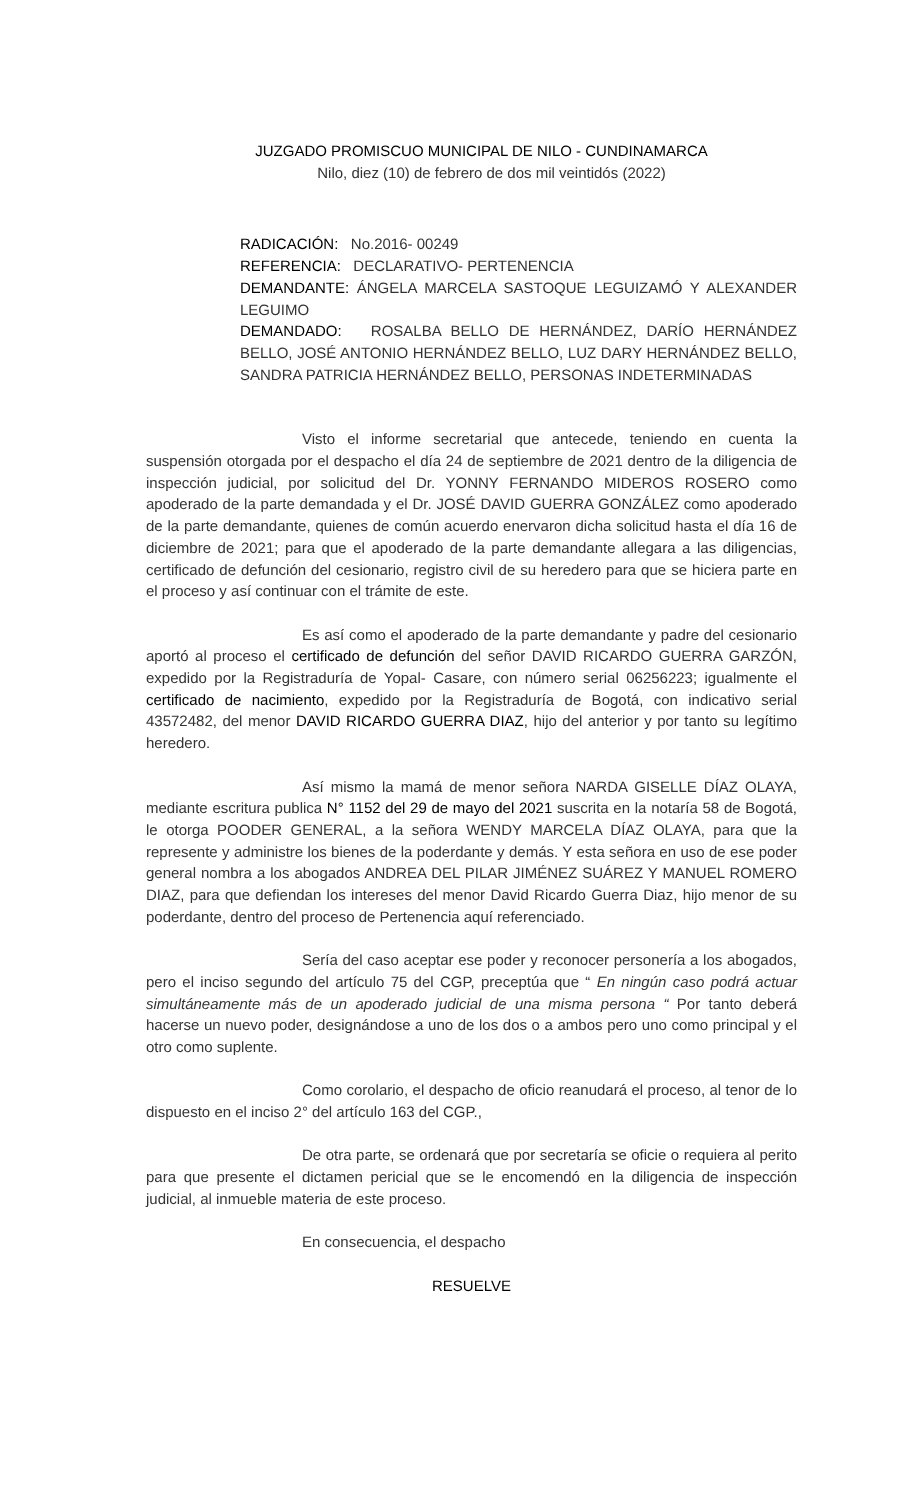JUZGADO PROMISCUO MUNICIPAL DE NILO - CUNDINAMARCA
Nilo, diez (10) de febrero de dos mil veintidós (2022)
RADICACIÓN: No.2016- 00249
REFERENCIA: DECLARATIVO- PERTENENCIA
DEMANDANTE: ÁNGELA MARCELA SASTOQUE LEGUIZAMÓ Y ALEXANDER LEGUIMO
DEMANDADO: ROSALBA BELLO DE HERNÁNDEZ, DARÍO HERNÁNDEZ BELLO, JOSÉ ANTONIO HERNÁNDEZ BELLO, LUZ DARY HERNÁNDEZ BELLO, SANDRA PATRICIA HERNÁNDEZ BELLO, PERSONAS INDETERMINADAS
Visto el informe secretarial que antecede, teniendo en cuenta la suspensión otorgada por el despacho el día 24 de septiembre de 2021 dentro de la diligencia de inspección judicial, por solicitud del Dr. YONNY FERNANDO MIDEROS ROSERO como apoderado de la parte demandada y el Dr. JOSÉ DAVID GUERRA GONZÁLEZ como apoderado de la parte demandante, quienes de común acuerdo enervaron dicha solicitud hasta el día 16 de diciembre de 2021; para que el apoderado de la parte demandante allegara a las diligencias, certificado de defunción del cesionario, registro civil de su heredero para que se hiciera parte en el proceso y así continuar con el trámite de este.
Es así como el apoderado de la parte demandante y padre del cesionario aportó al proceso el certificado de defunción del señor DAVID RICARDO GUERRA GARZÓN, expedido por la Registraduría de Yopal- Casare, con número serial 06256223; igualmente el certificado de nacimiento, expedido por la Registraduría de Bogotá, con indicativo serial 43572482, del menor DAVID RICARDO GUERRA DIAZ, hijo del anterior y por tanto su legítimo heredero.
Así mismo la mamá de menor señora NARDA GISELLE DÍAZ OLAYA, mediante escritura publica N° 1152 del 29 de mayo del 2021 suscrita en la notaría 58 de Bogotá, le otorga POODER GENERAL, a la señora WENDY MARCELA DÍAZ OLAYA, para que la represente y administre los bienes de la poderdante y demás. Y esta señora en uso de ese poder general nombra a los abogados ANDREA DEL PILAR JIMÉNEZ SUÁREZ Y MANUEL ROMERO DIAZ, para que defiendan los intereses del menor David Ricardo Guerra Diaz, hijo menor de su poderdante, dentro del proceso de Pertenencia aquí referenciado.
Sería del caso aceptar ese poder y reconocer personería a los abogados, pero el inciso segundo del artículo 75 del CGP, preceptúa que “ En ningún caso podrá actuar simultáneamente más de un apoderado judicial de una misma persona “ Por tanto deberá hacerse un nuevo poder, designándose a uno de los dos o a ambos pero uno como principal y el otro como suplente.
Como corolario, el despacho de oficio reanudará el proceso, al tenor de lo dispuesto en el inciso 2° del artículo 163 del CGP.,
De otra parte, se ordenará que por secretaría se oficie o requiera al perito para que presente el dictamen pericial que se le encomendó en la diligencia de inspección judicial, al inmueble materia de este proceso.
En consecuencia, el despacho
RESUELVE